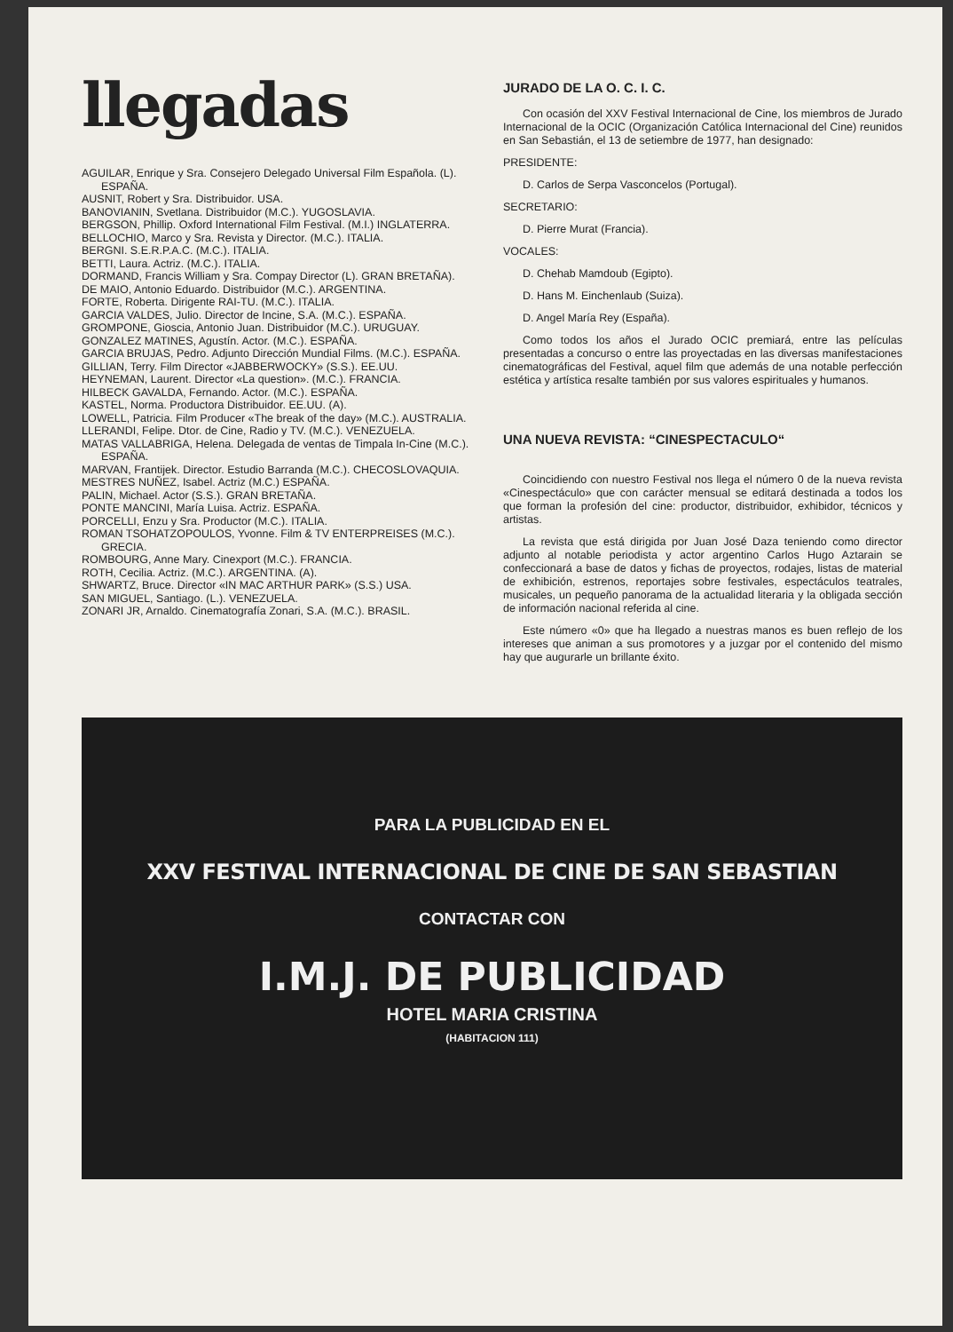llegadas
AGUILAR, Enrique y Sra. Consejero Delegado Universal Film Española. (L). ESPAÑA.
AUSNIT, Robert y Sra. Distribuidor. USA.
BANOVIANIN, Svetlana. Distribuidor (M.C.). YUGOSLAVIA.
BERGSON, Phillip. Oxford International Film Festival. (M.I.) INGLATERRA.
BELLOCHIO, Marco y Sra. Revista y Director. (M.C.). ITALIA.
BERGNI. S.E.R.P.A.C. (M.C.). ITALIA.
BETTI, Laura. Actriz. (M.C.). ITALIA.
DORMAND, Francis William y Sra. Compay Director (L). GRAN BRETAÑA).
DE MAIO, Antonio Eduardo. Distribuidor (M.C.). ARGENTINA.
FORTE, Roberta. Dirigente RAI-TU. (M.C.). ITALIA.
GARCIA VALDES, Julio. Director de Incine, S.A. (M.C.). ESPAÑA.
GROMPONE, Gioscia, Antonio Juan. Distribuidor (M.C.). URUGUAY.
GONZALEZ MATINES, Agustín. Actor. (M.C.). ESPAÑA.
GARCIA BRUJAS, Pedro. Adjunto Dirección Mundial Films. (M.C.). ESPAÑA.
GILLIAN, Terry. Film Director «JABBERWOCKY» (S.S.). EE.UU.
HEYNEMAN, Laurent. Director «La question». (M.C.). FRANCIA.
HILBECK GAVALDA, Fernando. Actor. (M.C.). ESPAÑA.
KASTEL, Norma. Productora Distribuidor. EE.UU. (A).
LOWELL, Patricia. Film Producer «The break of the day» (M.C.). AUSTRALIA.
LLERANDI, Felipe. Dtor. de Cine, Radio y TV. (M.C.). VENEZUELA.
MATAS VALLABRIGA, Helena. Delegada de ventas de Timpala In-Cine (M.C.). ESPAÑA.
MARVAN, Frantijek. Director. Estudio Barranda (M.C.). CHECOSLOVAQUIA.
MESTRES NUÑEZ, Isabel. Actriz (M.C.) ESPAÑA.
PALIN, Michael. Actor (S.S.). GRAN BRETAÑA.
PONTE MANCINI, María Luisa. Actriz. ESPAÑA.
PORCELLI, Enzu y Sra. Productor (M.C.). ITALIA.
ROMAN TSOHATZOPOULOS, Yvonne. Film & TV ENTERPREISES (M.C.). GRECIA.
ROMBOURG, Anne Mary. Cinexport (M.C.). FRANCIA.
ROTH, Cecilia. Actriz. (M.C.). ARGENTINA. (A).
SHWARTZ, Bruce. Director «IN MAC ARTHUR PARK» (S.S.) USA.
SAN MIGUEL, Santiago. (L.). VENEZUELA.
ZONARI JR, Arnaldo. Cinematografía Zonari, S.A. (M.C.). BRASIL.
JURADO DE LA O. C. I. C.
Con ocasión del XXV Festival Internacional de Cine, los miembros de Jurado Internacional de la OCIC (Organización Católica Internacional del Cine) reunidos en San Sebastián, el 13 de setiembre de 1977, han designado:
PRESIDENTE:
D. Carlos de Serpa Vasconcelos (Portugal).
SECRETARIO:
D. Pierre Murat (Francia).
VOCALES:
D. Chehab Mamdoub (Egipto).
D. Hans M. Einchenlaub (Suiza).
D. Angel María Rey (España).
Como todos los años el Jurado OCIC premiará, entre las películas presentadas a concurso o entre las proyectadas en las diversas manifestaciones cinematográficas del Festival, aquel film que además de una notable perfección estética y artística resalte también por sus valores espirituales y humanos.
UNA NUEVA REVISTA: “CINESPECTACULO“
Coincidiendo con nuestro Festival nos llega el número 0 de la nueva revista «Cinespectáculo» que con carácter mensual se editará destinada a todos los que forman la profesión del cine: productor, distribuidor, exhibidor, técnicos y artistas.
La revista que está dirigida por Juan José Daza teniendo como director adjunto al notable periodista y actor argentino Carlos Hugo Aztarain se confeccionará a base de datos y fichas de proyectos, rodajes, listas de material de exhibición, estrenos, reportajes sobre festivales, espectáculos teatrales, musicales, un pequeño panorama de la actualidad literaria y la obligada sección de información nacional referida al cine.
Este número «0» que ha llegado a nuestras manos es buen reflejo de los intereses que animan a sus promotores y a juzgar por el contenido del mismo hay que augurarle un brillante éxito.
PARA LA PUBLICIDAD EN EL
XXV FESTIVAL INTERNACIONAL DE CINE DE SAN SEBASTIAN
CONTACTAR CON
I.M.J. DE PUBLICIDAD
HOTEL MARIA CRISTINA
(HABITACION 111)